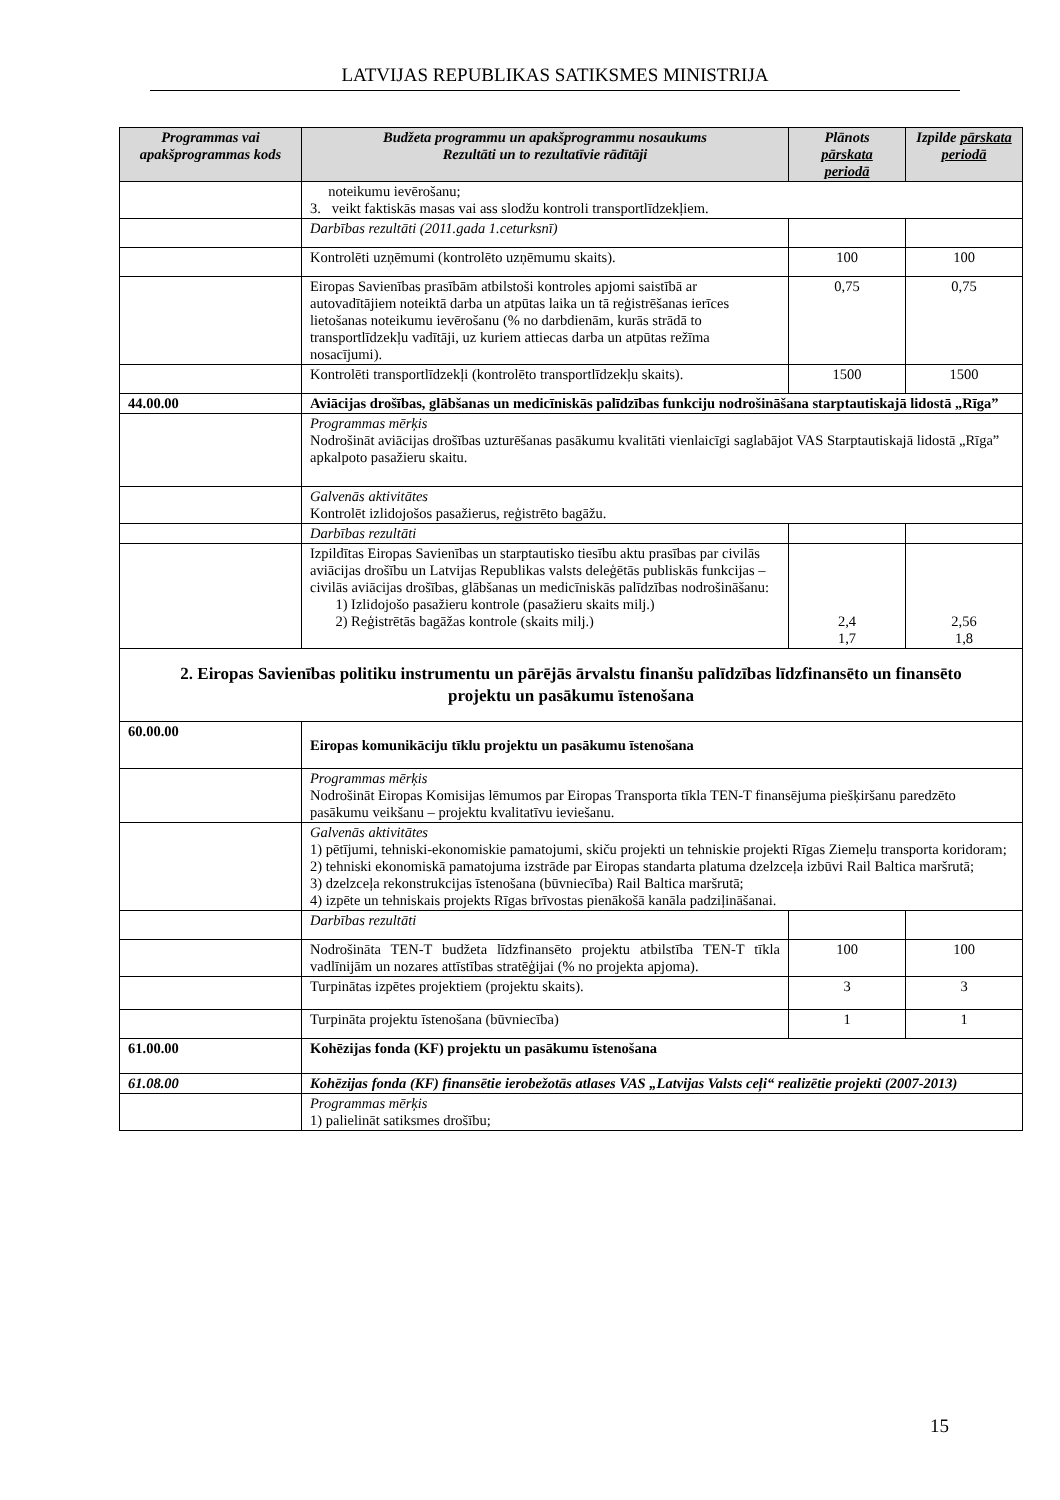LATVIJAS REPUBLIKAS SATIKSMES MINISTRIJA
| Programmas vai apakšprogrammas kods | Budžeta programmu un apakšprogrammu nosaukums Rezultāti un to rezultatīvie rādītāji | Plānots pārskata periodā | Izpilde pārskata periodā |
| --- | --- | --- | --- |
| | noteikumu ievērošanu; 3. veikt faktiskās masas vai ass slodžu kontroli transportlīdzekļiem. | | |
| | Darbības rezultāti (2011.gada 1.ceturksnī) | | |
| | Kontrolēti uzņēmumi (kontrolēto uzņēmumu skaits). | 100 | 100 |
| | Eiropas Savienības prasībām atbilstoši kontroles apjomi saistībā ar autovadītājiem noteiktā darba un atpūtas laika un tā reģistrēšanas ierīces lietošanas noteikumu ievērošanu (% no darbdienām, kurās strādā to transportlīdzekļu vadītāji, uz kuriem attiecas darba un atpūtas režīma nosacījumi). | 0,75 | 0,75 |
| | Kontrolēti transportlīdzekļi (kontrolēto transportlīdzekļu skaits). | 1500 | 1500 |
| 44.00.00 | Aviācijas drošības, glābšanas un medicīniskās palīdzības funkciju nodrošināšana starptautiskajā lidostā „Rīga” | | |
| | Programmas mērķis Nodrošināt aviācijas drošības uzturēšanas pasākumu kvalitāti vienlaicīgi saglabājot VAS Starptautiskajā lidostā „Rīga” apkalpoto pasažieru skaitu. | | |
| | Galvenās aktivitātes Kontrolēt izlidojošos pasažierus, reģistrēto bagāžu. | | |
| | Darbības rezultāti | | |
| | Izpildītas Eiropas Savienības un starptautisko tiesību aktu prasības par civilās aviācijas drošību un Latvijas Republikas valsts deleģētās publiskās funkcijas – civilās aviācijas drošības, glābšanas un medicīniskās palīdzības nodrošināšanu: 1) Izlidojošo pasažieru kontrole (pasažieru skaits milj.) 2) Reģistrētās bagāžas kontrole (skaits milj.) | 2,4 1,7 | 2,56 1,8 |
| 2. Eiropas Savienības politiku instrumentu un pārējās ārvalstu finanšu palīdzības līdzfinansēto un finansēto projektu un pasākumu īstenošana | | | |
| 60.00.00 | Eiropas komunikāciju tīklu projektu un pasākumu īstenošana | | |
| | Programmas mērķis Nodrošināt Eiropas Komisijas lēmumos par Eiropas Transporta tīkla TEN-T finansējuma piešķiršanu paredzēto pasākumu veikšanu – projektu kvalitatīvu ieviešanu. | | |
| | Galvenās aktivitātes 1) pētījumi, tehniski-ekonomiskie pamatojumi, skiču projekti un tehniskie projekti Rīgas Ziemeļu transporta koridoram; 2) tehniski ekonomiskā pamatojuma izstrāde par Eiropas standarta platuma dzelzceļa izbūvi Rail Baltica maršrutā; 3) dzelzceļa rekonstrukcijas īstenošana (būvniecība) Rail Baltica maršrutā; 4) izpēte un tehniskais projekts Rīgas brīvostas pienākošā kanāla padziļināšanai. | | |
| | Darbības rezultāti | | |
| | Nodrošināta TEN-T budžeta līdzfinansēto projektu atbilstība TEN-T tīkla vadlīnijām un nozares attīstības stratēģijai (% no projekta apjoma). | 100 | 100 |
| | Turpinātas izpētes projektiem (projektu skaits). | 3 | 3 |
| | Turpināta projektu īstenošana (būvniecība) | 1 | 1 |
| 61.00.00 | Kohēzijas fonda (KF) projektu un pasākumu īstenošana | | |
| 61.08.00 | Kohēzijas fonda (KF) finansētie ierobežotās atlases VAS „Latvijas Valsts ceļi“ realizētie projekti (2007-2013) | | |
| | Programmas mērķis 1) palielināt satiksmes drošību; | | |
15